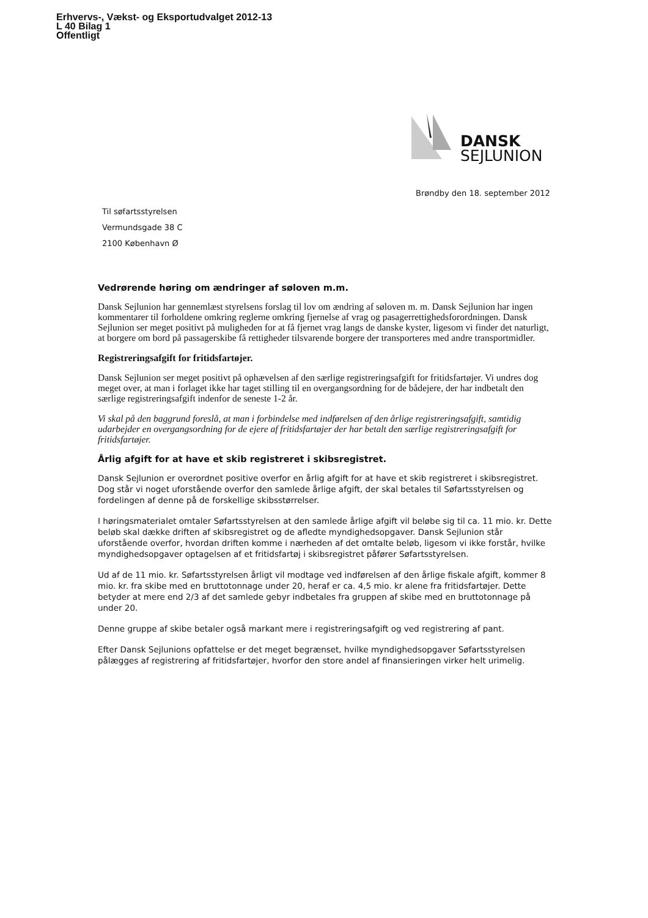Erhvervs-, Vækst- og Eksportudvalget 2012-13
L 40 Bilag 1
Offentligt
DANSK
SEJLUNION
Brøndby den 18. september 2012
Til søfartsstyrelsen
Vermundsgade 38 C
2100 København Ø
Vedrørende høring om ændringer af søloven m.m.
Dansk Sejlunion har gennemlæst styrelsens forslag til lov om ændring af søloven m. m. Dansk Sejlunion har ingen kommentarer til forholdene omkring reglerne omkring fjernelse af vrag og pasagerrettighedsforordningen. Dansk Sejlunion ser meget positivt på muligheden for at få fjernet vrag langs de danske kyster, ligesom vi finder det naturligt, at borgere om bord på passagerskibe få rettigheder tilsvarende borgere der transporteres med andre transportmidler.
Registreringsafgift for fritidsfartøjer.
Dansk Sejlunion ser meget positivt på ophævelsen af den særlige registreringsafgift for fritidsfartøjer. Vi undres dog meget over, at man i forlaget ikke har taget stilling til en overgangsordning for de bådejere, der har indbetalt den særlige registreringsafgift indenfor de seneste 1-2 år.
Vi skal på den baggrund foreslå, at man i forbindelse med indførelsen af den årlige registreringsafgift, samtidig udarbejder en overgangsordning for de ejere af fritidsfartøjer der har betalt den særlige registreringsafgift for fritidsfartøjer.
Årlig afgift for at have et skib registreret i skibsregistret.
Dansk Sejlunion er overordnet positive overfor en årlig afgift for at have et skib registreret i skibsregistret. Dog står vi noget uforstående overfor den samlede årlige afgift, der skal betales til Søfartsstyrelsen og fordelingen af denne på de forskellige skibsstørrelser.
I høringsmaterialet omtaler Søfartsstyrelsen at den samlede årlige afgift vil beløbe sig til ca. 11 mio. kr. Dette beløb skal dække driften af skibsregistret og de afledte myndighedsopgaver. Dansk Sejlunion står uforstående overfor, hvordan driften komme i nærheden af det omtalte beløb, ligesom vi ikke forstår, hvilke myndighedsopgaver optagelsen af et fritidsfartøj i skibsregistret påfører Søfartsstyrelsen.
Ud af de 11 mio. kr. Søfartsstyrelsen årligt vil modtage ved indførelsen af den årlige fiskale afgift, kommer 8 mio. kr. fra skibe med en bruttotonnage under 20, heraf er ca. 4,5 mio. kr alene fra fritidsfartøjer. Dette betyder at mere end 2/3 af det samlede gebyr indbetales fra gruppen af skibe med en bruttotonnage på under 20.
Denne gruppe af skibe betaler også markant mere i registreringsafgift og ved registrering af pant.
Efter Dansk Sejlunions opfattelse er det meget begrænset, hvilke myndighedsopgaver Søfartsstyrelsen pålægges af registrering af fritidsfartøjer, hvorfor den store andel af finansieringen virker helt urimelig.